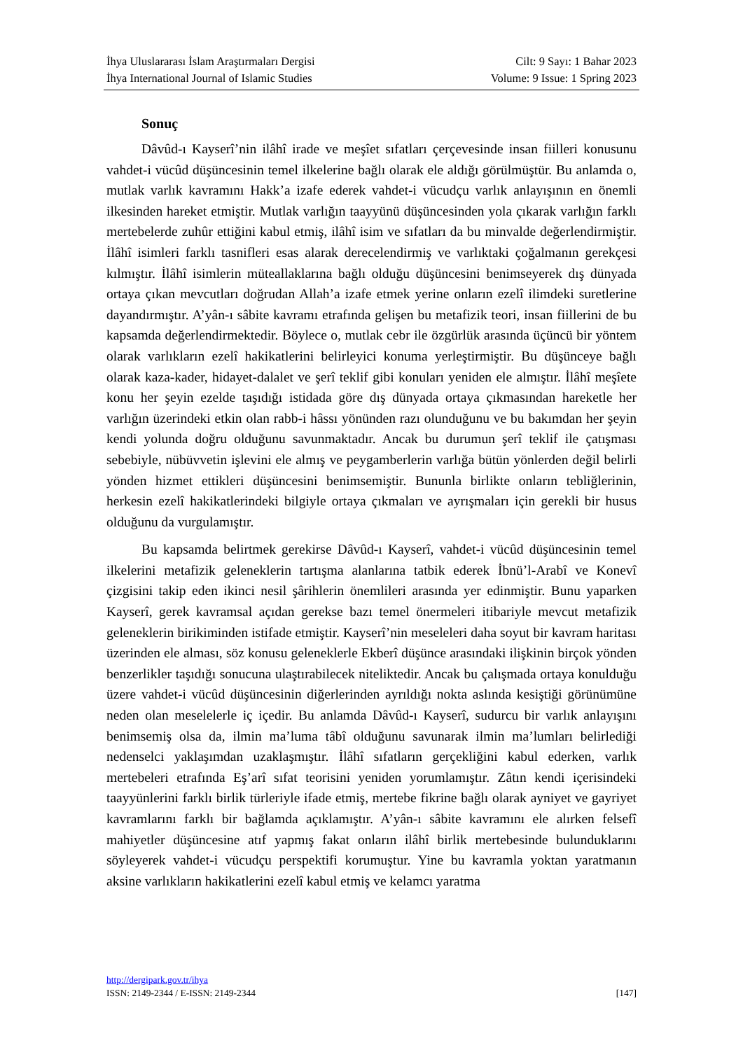İhya Uluslararası İslam Araştırmaları Dergisi
İhya International Journal of Islamic Studies
Cilt: 9 Sayı: 1 Bahar 2023
Volume: 9 Issue: 1 Spring 2023
Sonuç
Dâvûd-ı Kayserî’nin ilâhî irade ve meşîet sıfatları çerçevesinde insan fiilleri konusunu vahdet-i vücûd düşüncesinin temel ilkelerine bağlı olarak ele aldığı görülmüştür. Bu anlamda o, mutlak varlık kavramını Hakk’a izafe ederek vahdet-i vücudçu varlık anlayışının en önemli ilkesinden hareket etmiştir. Mutlak varlığın taayyünü düşüncesinden yola çıkarak varlığın farklı mertebelerde zuhûr ettiğini kabul etmiş, ilâhî isim ve sıfatları da bu minvalde değerlendirmiştir. İlâhî isimleri farklı tasnifleri esas alarak derecelendirmiş ve varlıktaki çoğalmanın gerekçesi kılmıştır. İlâhî isimlerin müteallaklarına bağlı olduğu düşüncesini benimseyerek dış dünyada ortaya çıkan mevcutları doğrudan Allah’a izafe etmek yerine onların ezelî ilimdeki suretlerine dayandırmıştır. A’yân-ı sâbite kavramı etrafında gelişen bu metafizik teori, insan fiillerini de bu kapsamda değerlendirmektedir. Böylece o, mutlak cebr ile özgürlük arasında üçüncü bir yöntem olarak varlıkların ezelî hakikatlerini belirleyici konuma yerleştirmiştir. Bu düşünceye bağlı olarak kaza-kader, hidayet-dalalet ve şerî teklif gibi konuları yeniden ele almıştır. İlâhî meşîete konu her şeyin ezelde taşıdığı istidada göre dış dünyada ortaya çıkmasından hareketle her varlığın üzerindeki etkin olan rabb-i hâssı yönünden razı olunduğunu ve bu bakımdan her şeyin kendi yolunda doğru olduğunu savunmaktadır. Ancak bu durumun şerî teklif ile çatışması sebebiyle, nübüvvetin işlevini ele almış ve peygamberlerin varlığa bütün yönlerden değil belirli yönden hizmet ettikleri düşüncesini benimsemiştir. Bununla birlikte onların tebliğlerinin, herkesin ezelî hakikatlerindeki bilgiyle ortaya çıkmaları ve ayrışmaları için gerekli bir husus olduğunu da vurgulamıştır.
Bu kapsamda belirtmek gerekirse Dâvûd-ı Kayserî, vahdet-i vücûd düşüncesinin temel ilkelerini metafizik geleneklerin tartışma alanlarına tatbik ederek İbnü’l-Arabî ve Konevî çizgisini takip eden ikinci nesil şârihlerin önemlileri arasında yer edinmiştir. Bunu yaparken Kayserî, gerek kavramsal açıdan gerekse bazı temel önermeleri itibariyle mevcut metafizik geleneklerin birikiminden istifade etmiştir. Kayserî’nin meseleleri daha soyut bir kavram haritası üzerinden ele alması, söz konusu geleneklerle Ekberî düşünce arasındaki ilişkinin birçok yönden benzerlikler taşıdığı sonucuna ulaştırabilecek niteliktedir. Ancak bu çalışmada ortaya konulduğu üzere vahdet-i vücûd düşüncesinin diğerlerinden ayrıldığı nokta aslında kesiştiği görünümüne neden olan meselelerle iç içedir. Bu anlamda Dâvûd-ı Kayserî, sudurcu bir varlık anlayışını benimsemiş olsa da, ilmin ma’luma tâbî olduğunu savunarak ilmin ma’lumları belirlediği nedenselci yaklaşımdan uzaklaşmıştır. İlâhî sıfatların gerçekliğini kabul ederken, varlık mertebeleri etrafında Eş’arî sıfat teorisini yeniden yorumlamıştır. Zâtın kendi içerisindeki taayyünlerini farklı birlik türleriyle ifade etmiş, mertebe fikrine bağlı olarak ayniyet ve gayriyet kavramlarını farklı bir bağlamda açıklamıştır. A’yân-ı sâbite kavramını ele alırken felsefî mahiyetler düşüncesine atıf yapmış fakat onların ilâhî birlik mertebesinde bulunduklarını söyleyerek vahdet-i vücudçu perspektifi korumuştur. Yine bu kavramla yoktan yaratmanın aksine varlıkların hakikatlerini ezelî kabul etmiş ve kelamcı yaratma
http://dergipark.gov.tr/ihya
ISSN: 2149-2344 / E-ISSN: 2149-2344 [147]